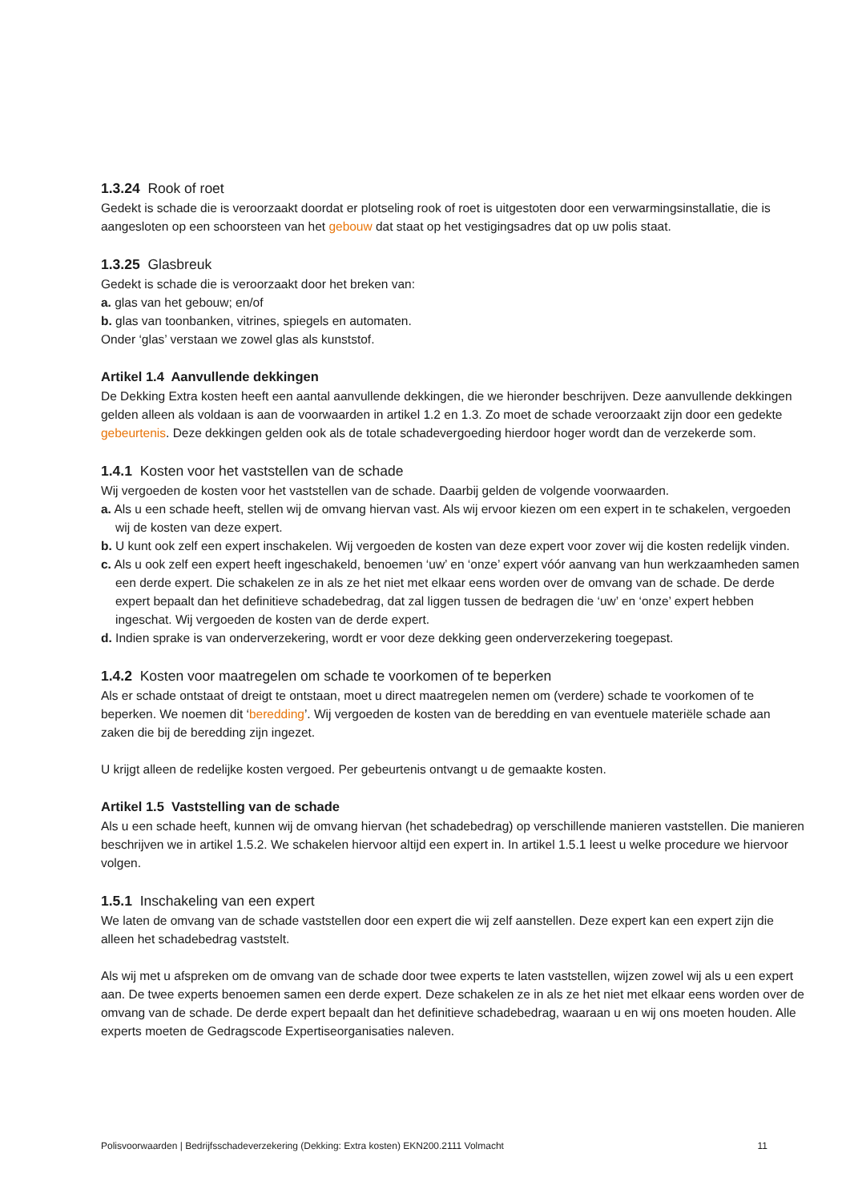1.3.24 Rook of roet
Gedekt is schade die is veroorzaakt doordat er plotseling rook of roet is uitgestoten door een verwarmingsinstallatie, die is aangesloten op een schoorsteen van het gebouw dat staat op het vestigingsadres dat op uw polis staat.
1.3.25 Glasbreuk
Gedekt is schade die is veroorzaakt door het breken van:
a. glas van het gebouw; en/of
b. glas van toonbanken, vitrines, spiegels en automaten.
Onder ‘glas’ verstaan we zowel glas als kunststof.
Artikel 1.4 Aanvullende dekkingen
De Dekking Extra kosten heeft een aantal aanvullende dekkingen, die we hieronder beschrijven. Deze aanvullende dekkingen gelden alleen als voldaan is aan de voorwaarden in artikel 1.2 en 1.3. Zo moet de schade veroorzaakt zijn door een gedekte gebeurtenis. Deze dekkingen gelden ook als de totale schadevergoeding hierdoor hoger wordt dan de verzekerde som.
1.4.1 Kosten voor het vaststellen van de schade
Wij vergoeden de kosten voor het vaststellen van de schade. Daarbij gelden de volgende voorwaarden.
a. Als u een schade heeft, stellen wij de omvang hiervan vast. Als wij ervoor kiezen om een expert in te schakelen, vergoeden wij de kosten van deze expert.
b. U kunt ook zelf een expert inschakelen. Wij vergoeden de kosten van deze expert voor zover wij die kosten redelijk vinden.
c. Als u ook zelf een expert heeft ingeschakeld, benoemen ‘uw’ en ‘onze’ expert vóór aanvang van hun werkzaamheden samen een derde expert. Die schakelen ze in als ze het niet met elkaar eens worden over de omvang van de schade. De derde expert bepaalt dan het definitieve schadebedrag, dat zal liggen tussen de bedragen die ‘uw’ en ‘onze’ expert hebben ingeschat. Wij vergoeden de kosten van de derde expert.
d. Indien sprake is van onderverzekering, wordt er voor deze dekking geen onderverzekering toegepast.
1.4.2 Kosten voor maatregelen om schade te voorkomen of te beperken
Als er schade ontstaat of dreigt te ontstaan, moet u direct maatregelen nemen om (verdere) schade te voorkomen of te beperken. We noemen dit ‘beredding’. Wij vergoeden de kosten van de beredding en van eventuele materiële schade aan zaken die bij de beredding zijn ingezet.
U krijgt alleen de redelijke kosten vergoed. Per gebeurtenis ontvangt u de gemaakte kosten.
Artikel 1.5 Vaststelling van de schade
Als u een schade heeft, kunnen wij de omvang hiervan (het schadebedrag) op verschillende manieren vaststellen. Die manieren beschrijven we in artikel 1.5.2. We schakelen hiervoor altijd een expert in. In artikel 1.5.1 leest u welke procedure we hiervoor volgen.
1.5.1 Inschakeling van een expert
We laten de omvang van de schade vaststellen door een expert die wij zelf aanstellen. Deze expert kan een expert zijn die alleen het schadebedrag vaststelt.
Als wij met u afspreken om de omvang van de schade door twee experts te laten vaststellen, wijzen zowel wij als u een expert aan. De twee experts benoemen samen een derde expert. Deze schakelen ze in als ze het niet met elkaar eens worden over de omvang van de schade. De derde expert bepaalt dan het definitieve schadebedrag, waaraan u en wij ons moeten houden. Alle experts moeten de Gedragscode Expertiseorganisaties naleven.
Polisvoorwaarden | Bedrijfsschadeverzekering (Dekking: Extra kosten) EKN200.2111 Volmacht 11